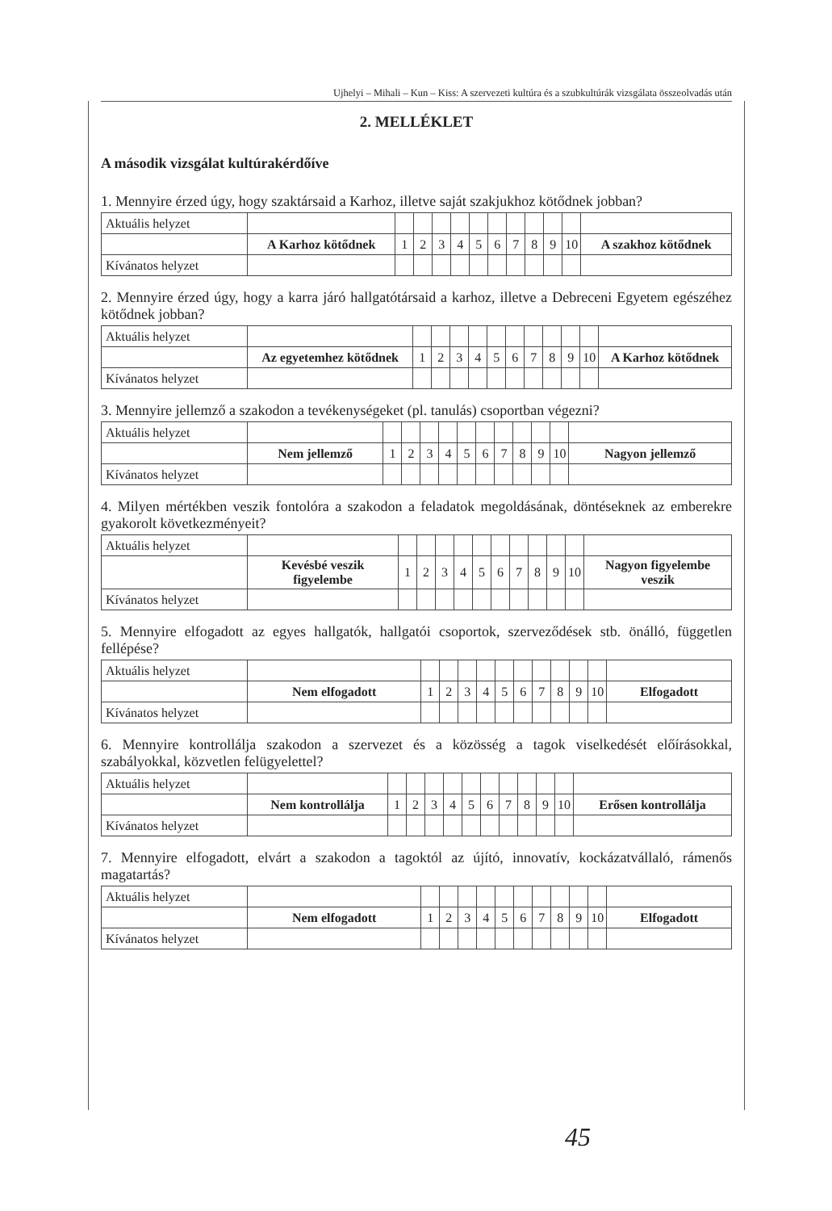Ujhelyi – Mihali – Kun – Kiss: A szervezeti kultúra és a szubkultúrák vizsgálata összeolvadás után
2. MELLÉKLET
A második vizsgálat kultúrakérdőíve
1. Mennyire érzed úgy, hogy szaktársaid a Karhoz, illetve saját szakjukhoz kötődnek jobban?
| Aktuális helyzet | | | | | | | | | | | | |
| | A Karhoz kötődnek | 1 | 2 | 3 | 4 | 5 | 6 | 7 | 8 | 9 | 10 | A szakhoz kötődnek |
| Kívánatos helyzet | | | | | | | | | | | | |
2. Mennyire érzed úgy, hogy a karra járó hallgatótársaid a karhoz, illetve a Debreceni Egyetem egészéhez kötődnek jobban?
| Aktuális helyzet | | | | | | | | | | | | |
| | Az egyetemhez kötődnek | 1 | 2 | 3 | 4 | 5 | 6 | 7 | 8 | 9 | 10 | A Karhoz kötődnek |
| Kívánatos helyzet | | | | | | | | | | | | |
3. Mennyire jellemző a szakodon a tevékenységeket (pl. tanulás) csoportban végezni?
| Aktuális helyzet | | | | | | | | | | | | |
| | Nem jellemző | 1 | 2 | 3 | 4 | 5 | 6 | 7 | 8 | 9 | 10 | Nagyon jellemző |
| Kívánatos helyzet | | | | | | | | | | | | |
4. Milyen mértékben veszik fontolóra a szakodon a feladatok megoldásának, döntéseknek az emberekre gyakorolt következményeit?
| Aktuális helyzet | | | | | | | | | | | | |
| | Kevésbé veszik figyelembe | 1 | 2 | 3 | 4 | 5 | 6 | 7 | 8 | 9 | 10 | Nagyon figyelembe veszik |
| Kívánatos helyzet | | | | | | | | | | | | |
5. Mennyire elfogadott az egyes hallgatók, hallgatói csoportok, szerveződések stb. önálló, független fellépése?
| Aktuális helyzet | | | | | | | | | | | | |
| | Nem elfogadott | 1 | 2 | 3 | 4 | 5 | 6 | 7 | 8 | 9 | 10 | Elfogadott |
| Kívánatos helyzet | | | | | | | | | | | | |
6. Mennyire kontrollálja szakodon a szervezet és a közösség a tagok viselkedését előírásokkal, szabályokkal, közvetlen felügyelettel?
| Aktuális helyzet | | | | | | | | | | | | |
| | Nem kontrollálja | 1 | 2 | 3 | 4 | 5 | 6 | 7 | 8 | 9 | 10 | Erősen kontrollálja |
| Kívánatos helyzet | | | | | | | | | | | | |
7. Mennyire elfogadott, elvárt a szakodon a tagoktól az újító, innovatív, kockázatvállaló, rámenős magatartás?
| Aktuális helyzet | | | | | | | | | | | | |
| | Nem elfogadott | 1 | 2 | 3 | 4 | 5 | 6 | 7 | 8 | 9 | 10 | Elfogadott |
| Kívánatos helyzet | | | | | | | | | | | | |
45